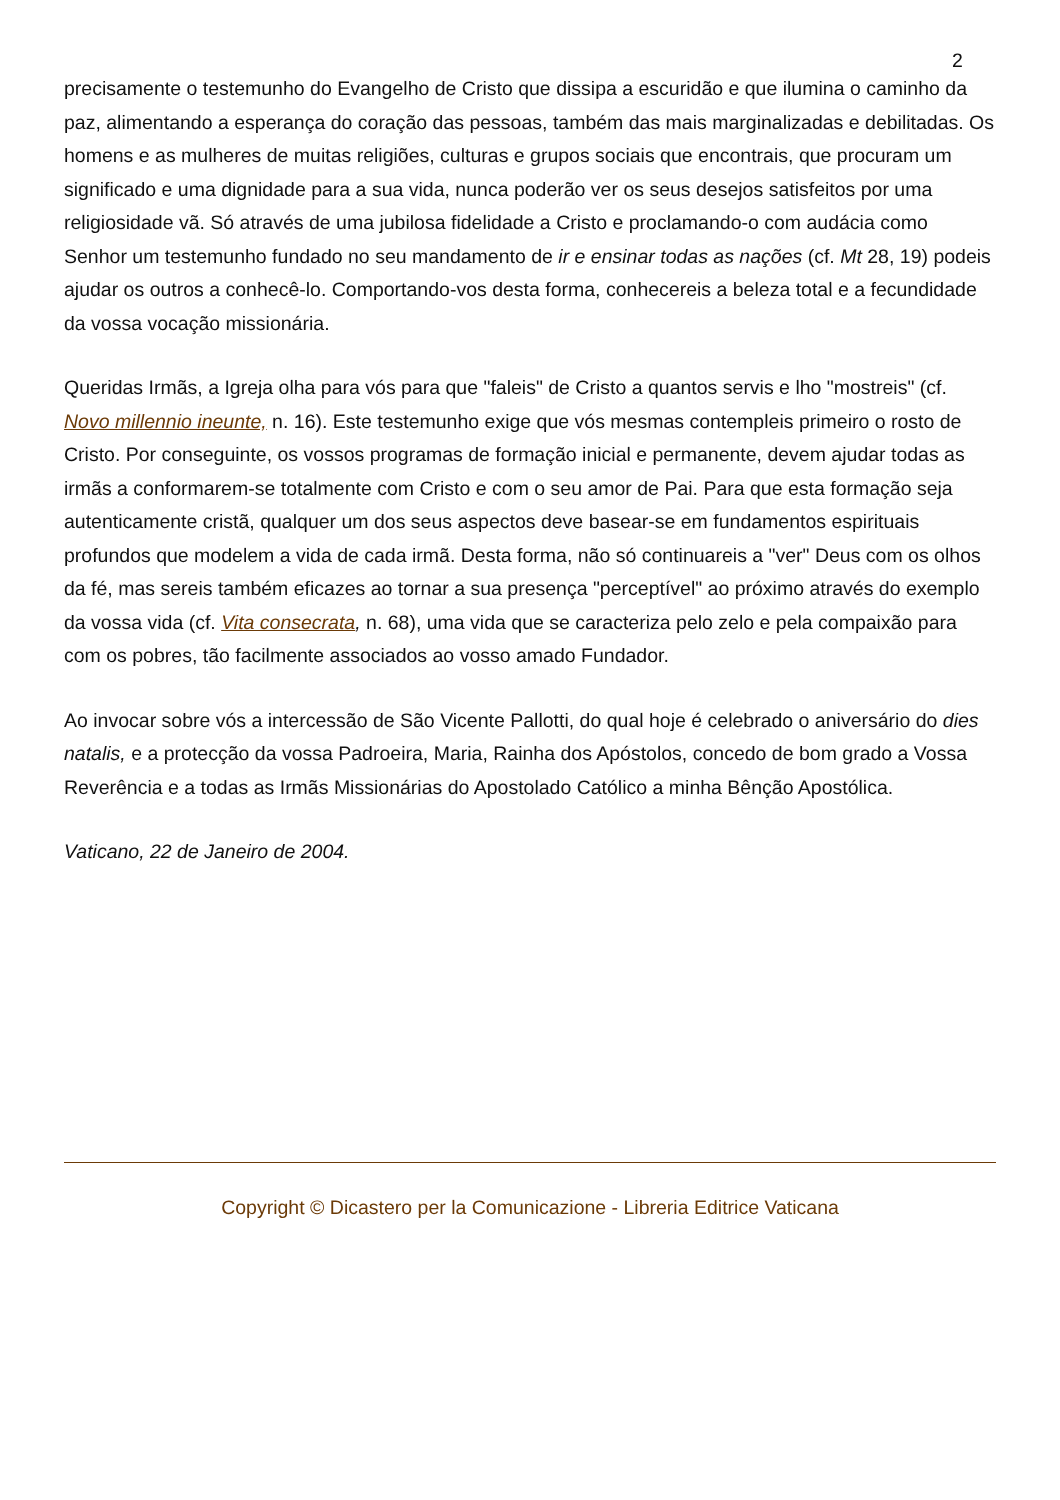2
precisamente o testemunho do Evangelho de Cristo que dissipa a escuridão e que ilumina o caminho da paz, alimentando a esperança do coração das pessoas, também das mais marginalizadas e debilitadas. Os homens e as mulheres de muitas religiões, culturas e grupos sociais que encontrais, que procuram um significado e uma dignidade para a sua vida, nunca poderão ver os seus desejos satisfeitos por uma religiosidade vã. Só através de uma jubilosa fidelidade a Cristo e proclamando-o com audácia como Senhor um testemunho fundado no seu mandamento de ir e ensinar todas as nações (cf. Mt 28, 19) podeis ajudar os outros a conhecê-lo. Comportando-vos desta forma, conhecereis a beleza total e a fecundidade da vossa vocação missionária.
Queridas Irmãs, a Igreja olha para vós para que "faleis" de Cristo a quantos servis e lho "mostreis" (cf. Novo millennio ineunte, n. 16). Este testemunho exige que vós mesmas contempleis primeiro o rosto de Cristo. Por conseguinte, os vossos programas de formação inicial e permanente, devem ajudar todas as irmãs a conformarem-se totalmente com Cristo e com o seu amor de Pai. Para que esta formação seja autenticamente cristã, qualquer um dos seus aspectos deve basear-se em fundamentos espirituais profundos que modelem a vida de cada irmã. Desta forma, não só continuareis a "ver" Deus com os olhos da fé, mas sereis também eficazes ao tornar a sua presença "perceptível" ao próximo através do exemplo da vossa vida (cf. Vita consecrata, n. 68), uma vida que se caracteriza pelo zelo e pela compaixão para com os pobres, tão facilmente associados ao vosso amado Fundador.
Ao invocar sobre vós a intercessão de São Vicente Pallotti, do qual hoje é celebrado o aniversário do dies natalis, e a protecção da vossa Padroeira, Maria, Rainha dos Apóstolos, concedo de bom grado a Vossa Reverência e a todas as Irmãs Missionárias do Apostolado Católico a minha Bênção Apostólica.
Vaticano, 22 de Janeiro de 2004.
Copyright © Dicastero per la Comunicazione - Libreria Editrice Vaticana